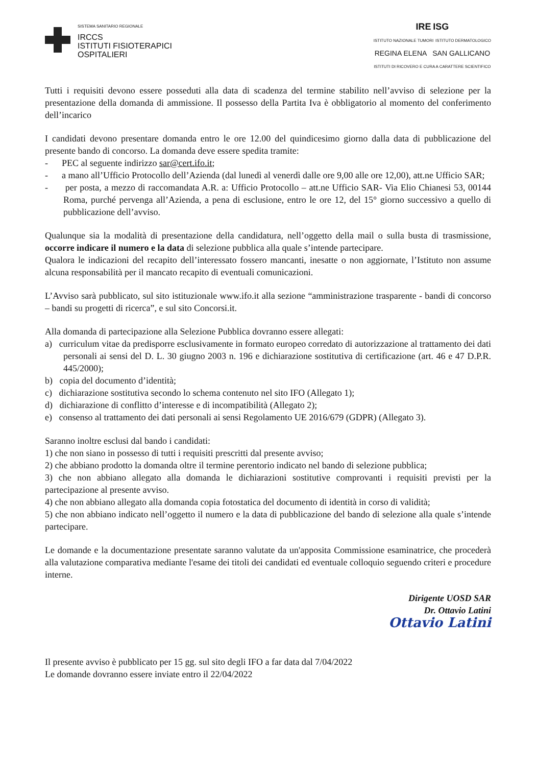SISTEMA SANITARIO REGIONALE
IRCCS
ISTITUTI FISIOTERAPICI
OSPITALIERI
IRE ISG
ISTITUTO NAZIONALE TUMORI ISTITUTO DERMATOLOGICO
REGINA ELENA SAN GALLICANO
ISTITUTI DI RICOVERO E CURA A CARATTERE SCIENTIFICO
Tutti i requisiti devono essere posseduti alla data di scadenza del termine stabilito nell’avviso di selezione per la presentazione della domanda di ammissione. Il possesso della Partita Iva è obbligatorio al momento del conferimento dell’incarico
I candidati devono presentare domanda entro le ore 12.00 del quindicesimo giorno dalla data di pubblicazione del presente bando di concorso. La domanda deve essere spedita tramite:
- PEC al seguente indirizzo sar@cert.ifo.it;
- a mano all’Ufficio Protocollo dell’Azienda (dal lunedì al venerdì dalle ore 9,00 alle ore 12,00), att.ne Ufficio SAR;
- per posta, a mezzo di raccomandata A.R. a: Ufficio Protocollo – att.ne Ufficio SAR- Via Elio Chianesi 53, 00144 Roma, purché pervenga all’Azienda, a pena di esclusione, entro le ore 12, del 15° giorno successivo a quello di pubblicazione dell’avviso.
Qualunque sia la modalità di presentazione della candidatura, nell’oggetto della mail o sulla busta di trasmissione, occorre indicare il numero e la data di selezione pubblica alla quale s’intende partecipare.
Qualora le indicazioni del recapito dell’interessato fossero mancanti, inesatte o non aggiornate, l’Istituto non assume alcuna responsabilità per il mancato recapito di eventuali comunicazioni.
L’Avviso sarà pubblicato, sul sito istituzionale www.ifo.it alla sezione “amministrazione trasparente - bandi di concorso – bandi su progetti di ricerca”, e sul sito Concorsi.it.
Alla domanda di partecipazione alla Selezione Pubblica dovranno essere allegati:
a) curriculum vitae da predisporre esclusivamente in formato europeo corredato di autorizzazione al trattamento dei dati personali ai sensi del D. L. 30 giugno 2003 n. 196 e dichiarazione sostitutiva di certificazione (art. 46 e 47 D.P.R. 445/2000);
b) copia del documento d’identità;
c) dichiarazione sostitutiva secondo lo schema contenuto nel sito IFO (Allegato 1);
d) dichiarazione di conflitto d’interesse e di incompatibilità (Allegato 2);
e) consenso al trattamento dei dati personali ai sensi Regolamento UE 2016/679 (GDPR) (Allegato 3).
Saranno inoltre esclusi dal bando i candidati:
1) che non siano in possesso di tutti i requisiti prescritti dal presente avviso;
2) che abbiano prodotto la domanda oltre il termine perentorio indicato nel bando di selezione pubblica;
3) che non abbiano allegato alla domanda le dichiarazioni sostitutive comprovanti i requisiti previsti per la partecipazione al presente avviso.
4) che non abbiano allegato alla domanda copia fotostatica del documento di identità in corso di validità;
5) che non abbiano indicato nell’oggetto il numero e la data di pubblicazione del bando di selezione alla quale s’intende partecipare.
Le domande e la documentazione presentate saranno valutate da un'apposita Commissione esaminatrice, che procederà alla valutazione comparativa mediante l'esame dei titoli dei candidati ed eventuale colloquio seguendo criteri e procedure interne.
Dirigente UOSD SAR
Dr. Ottavio Latini
Ottavio Latini
Il presente avviso è pubblicato per 15 gg. sul sito degli IFO a far data dal 7/04/2022
Le domande dovranno essere inviate entro il 22/04/2022